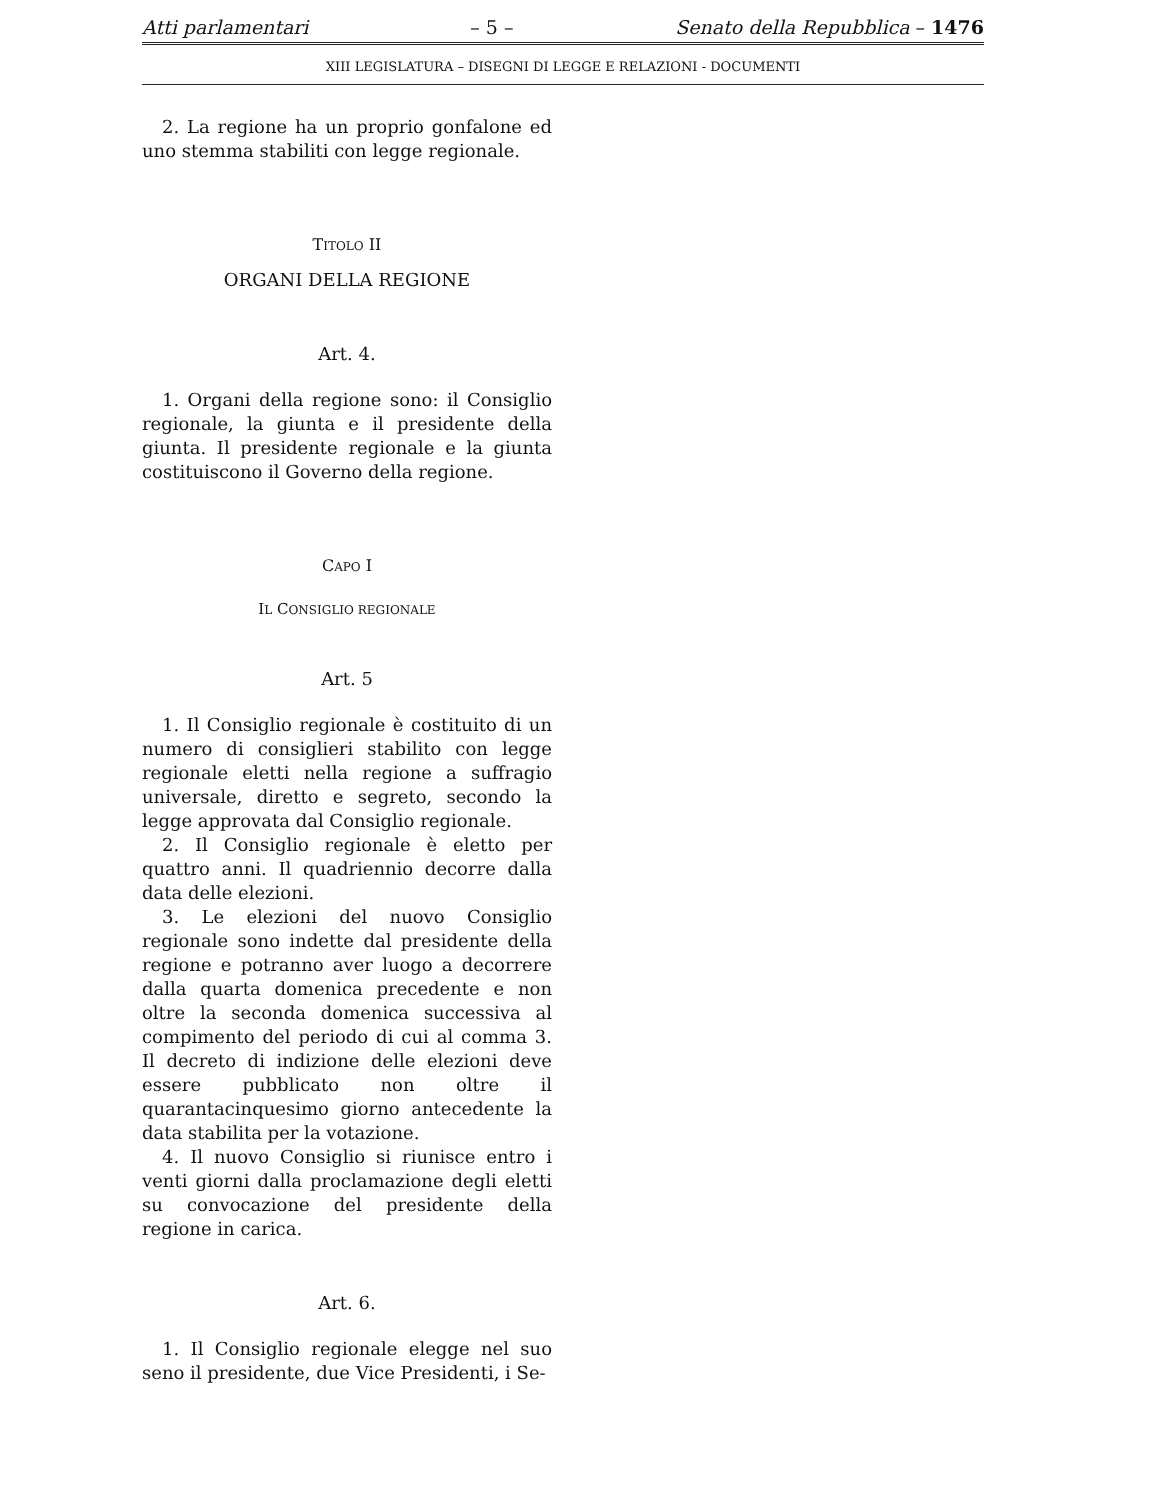Atti parlamentari – 5 – Senato della Repubblica – 1476
XIII LEGISLATURA – DISEGNI DI LEGGE E RELAZIONI - DOCUMENTI
2. La regione ha un proprio gonfalone ed uno stemma stabiliti con legge regionale.
TITOLO II
ORGANI DELLA REGIONE
Art. 4.
1. Organi della regione sono: il Consiglio regionale, la giunta e il presidente della giunta. Il presidente regionale e la giunta costituiscono il Governo della regione.
CAPO I
IL CONSIGLIO REGIONALE
Art. 5
1. Il Consiglio regionale è costituito di un numero di consiglieri stabilito con legge regionale eletti nella regione a suffragio universale, diretto e segreto, secondo la legge approvata dal Consiglio regionale.
2. Il Consiglio regionale è eletto per quattro anni. Il quadriennio decorre dalla data delle elezioni.
3. Le elezioni del nuovo Consiglio regionale sono indette dal presidente della regione e potranno aver luogo a decorrere dalla quarta domenica precedente e non oltre la seconda domenica successiva al compimento del periodo di cui al comma 3. Il decreto di indizione delle elezioni deve essere pubblicato non oltre il quarantacinquesimo giorno antecedente la data stabilita per la votazione.
4. Il nuovo Consiglio si riunisce entro i venti giorni dalla proclamazione degli eletti su convocazione del presidente della regione in carica.
Art. 6.
1. Il Consiglio regionale elegge nel suo seno il presidente, due Vice Presidenti, i Se-